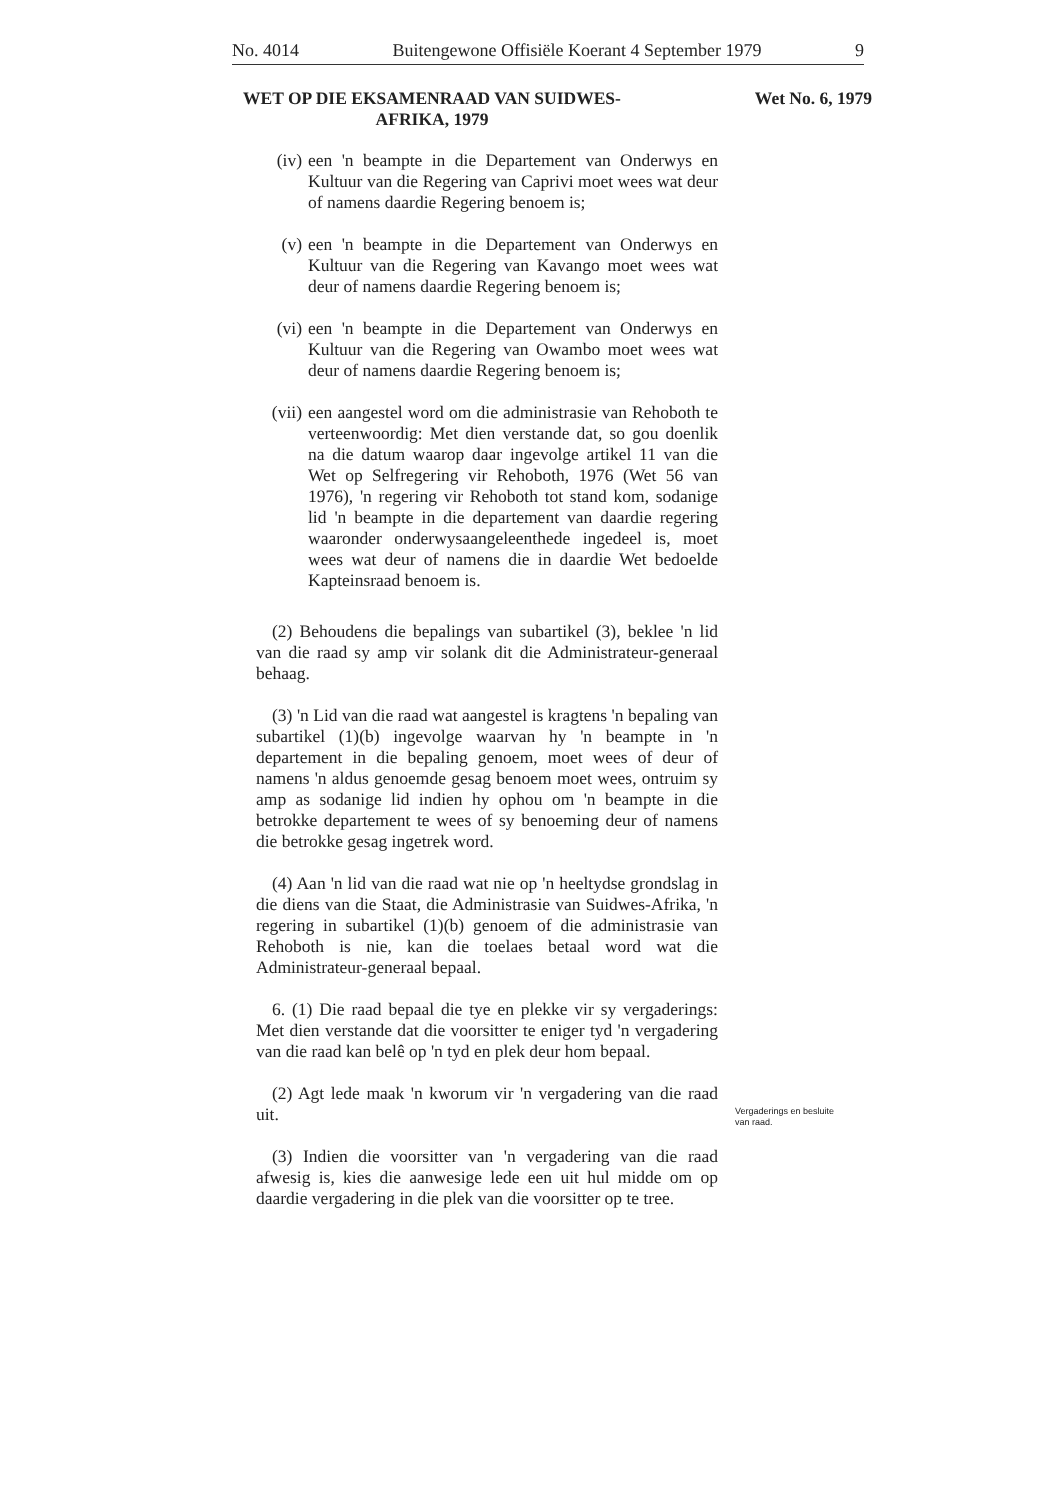No. 4014 Buitengewone Offisiële Koerant 4 September 1979 9
WET OP DIE EKSAMENRAAD VAN SUIDWES-AFRIKA, 1979
Wet No. 6, 1979
(iv) een 'n beampte in die Departement van Onderwys en Kultuur van die Regering van Caprivi moet wees wat deur of namens daardie Regering benoem is;
(v) een 'n beampte in die Departement van Onderwys en Kultuur van die Regering van Kavango moet wees wat deur of namens daardie Regering benoem is;
(vi) een 'n beampte in die Departement van Onderwys en Kultuur van die Regering van Owambo moet wees wat deur of namens daardie Regering benoem is;
(vii) een aangestel word om die administrasie van Rehoboth te verteenwoordig: Met dien verstande dat, so gou doenlik na die datum waarop daar ingevolge artikel 11 van die Wet op Selfregering vir Rehoboth, 1976 (Wet 56 van 1976), 'n regering vir Rehoboth tot stand kom, sodanige lid 'n beampte in die departement van daardie regering waaronder onderwysaangeleenthede ingedeel is, moet wees wat deur of namens die in daardie Wet bedoelde Kapteinsraad benoem is.
(2) Behoudens die bepalings van subartikel (3), beklee 'n lid van die raad sy amp vir solank dit die Administrateur-generaal behaag.
(3) 'n Lid van die raad wat aangestel is kragtens 'n bepaling van subartikel (1)(b) ingevolge waarvan hy 'n beampte in 'n departement in die bepaling genoem, moet wees of deur of namens 'n aldus genoemde gesag benoem moet wees, ontruim sy amp as sodanige lid indien hy ophou om 'n beampte in die betrokke departement te wees of sy benoeming deur of namens die betrokke gesag ingetrek word.
(4) Aan 'n lid van die raad wat nie op 'n heeltydse grondslag in die diens van die Staat, die Administrasie van Suidwes-Afrika, 'n regering in subartikel (1)(b) genoem of die administrasie van Rehoboth is nie, kan die toelaes betaal word wat die Administrateur-generaal bepaal.
6. (1) Die raad bepaal die tye en plekke vir sy vergaderings: Met dien verstande dat die voorsitter te eniger tyd 'n vergadering van die raad kan belê op 'n tyd en plek deur hom bepaal.
(2) Agt lede maak 'n kworum vir 'n vergadering van die raad uit.
(3) Indien die voorsitter van 'n vergadering van die raad afwesig is, kies die aanwesige lede een uit hul midde om op daardie vergadering in die plek van die voorsitter op te tree.
Vergaderings en besluite
van raad.